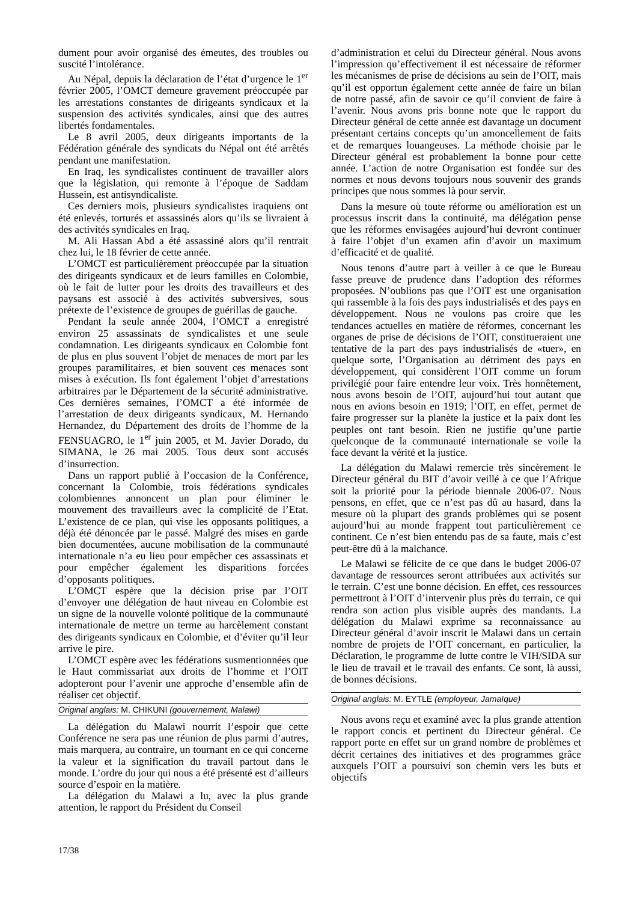dument pour avoir organisé des émeutes, des troubles ou suscité l’intolérance.
Au Népal, depuis la déclaration de l’état d’urgence le 1<sup>er</sup> février 2005, l’OMCT demeure gravement préoccupée par les arrestations constantes de dirigeants syndicaux et la suspension des activités syndicales, ainsi que des autres libertés fondamentales.
Le 8 avril 2005, deux dirigeants importants de la Fédération générale des syndicats du Népal ont été arrêtés pendant une manifestation.
En Iraq, les syndicalistes continuent de travailler alors que la législation, qui remonte à l’époque de Saddam Hussein, est antisyndicaliste.
Ces derniers mois, plusieurs syndicalistes iraquiens ont été enlevés, torturés et assassinés alors qu’ils se livraient à des activités syndicales en Iraq.
M. Ali Hassan Abd a été assassiné alors qu’il rentrait chez lui, le 18 février de cette année.
L’OMCT est particulièrement préoccupée par la situation des dirigeants syndicaux et de leurs familles en Colombie, où le fait de lutter pour les droits des travailleurs et des paysans est associé à des activités subversives, sous prétexte de l’existence de groupes de guérillas de gauche.
Pendant la seule année 2004, l’OMCT a enregistré environ 25 assassinats de syndicalistes et une seule condamnation. Les dirigeants syndicaux en Colombie font de plus en plus souvent l’objet de menaces de mort par les groupes paramilitaires, et bien souvent ces menaces sont mises à exécution. Ils font également l’objet d’arrestations arbitraires par le Département de la sécurité administrative. Ces dernières semaines, l’OMCT a été informée de l’arrestation de deux dirigeants syndicaux, M. Hernando Hernandez, du Département des droits de l’homme de la FENSUAGRO, le 1<sup>er</sup> juin 2005, et M. Javier Dorado, du SIMANA, le 26 mai 2005. Tous deux sont accusés d’insurrection.
Dans un rapport publié à l’occasion de la Conférence, concernant la Colombie, trois fédérations syndicales colombiennes annoncent un plan pour éliminer le mouvement des travailleurs avec la complicité de l’Etat. L’existence de ce plan, qui vise les opposants politiques, a déjà été dénoncée par le passé. Malgré des mises en garde bien documentées, aucune mobilisation de la communauté internationale n’a eu lieu pour empêcher ces assassinats et pour empêcher également les disparitions forcées d’opposants politiques.
L’OMCT espère que la décision prise par l’OIT d’envoyer une délégation de haut niveau en Colombie est un signe de la nouvelle volonté politique de la communauté internationale de mettre un terme au harcèlement constant des dirigeants syndicaux en Colombie, et d’éviter qu’il leur arrive le pire.
L’OMCT espère avec les fédérations susmentionnées que le Haut commissariat aux droits de l’homme et l’OIT adopteront pour l’avenir une approche d’ensemble afin de réaliser cet objectif.
Original anglais: M. CHIKUNI (gouvernement, Malawi)
La délégation du Malawi nourrit l’espoir que cette Conférence ne sera pas une réunion de plus parmi d’autres, mais marquera, au contraire, un tournant en ce qui concerne la valeur et la signification du travail partout dans le monde. L’ordre du jour qui nous a été présenté est d’ailleurs source d’espoir en la matière.
La délégation du Malawi a lu, avec la plus grande attention, le rapport du Président du Conseil
d’administration et celui du Directeur général. Nous avons l’impression qu’effectivement il est nécessaire de réformer les mécanismes de prise de décisions au sein de l’OIT, mais qu’il est opportun également cette année de faire un bilan de notre passé, afin de savoir ce qu’il convient de faire à l’avenir. Nous avons pris bonne note que le rapport du Directeur général de cette année est davantage un document présentant certains concepts qu’un amoncellement de faits et de remarques louangeuses. La méthode choisie par le Directeur général est probablement la bonne pour cette année. L’action de notre Organisation est fondée sur des normes et nous devons toujours nous souvenir des grands principes que nous sommes là pour servir.
Dans la mesure où toute réforme ou amélioration est un processus inscrit dans la continuité, ma délégation pense que les réformes envisagées aujourd’hui devront continuer à faire l’objet d’un examen afin d’avoir un maximum d’efficacité et de qualité.
Nous tenons d’autre part à veiller à ce que le Bureau fasse preuve de prudence dans l’adoption des réformes proposées. N’oublions pas que l’OIT est une organisation qui rassemble à la fois des pays industrialisés et des pays en développement. Nous ne voulons pas croire que les tendances actuelles en matière de réformes, concernant les organes de prise de décisions de l’OIT, constitueraient une tentative de la part des pays industrialisés de «tuer», en quelque sorte, l’Organisation au détriment des pays en développement, qui considèrent l’OIT comme un forum privilégié pour faire entendre leur voix. Très honnêtement, nous avons besoin de l’OIT, aujourd’hui tout autant que nous en avions besoin en 1919; l’OIT, en effet, permet de faire progresser sur la planète la justice et la paix dont les peuples ont tant besoin. Rien ne justifie qu’une partie quelconque de la communauté internationale se voile la face devant la vérité et la justice.
La délégation du Malawi remercie très sincèrement le Directeur général du BIT d’avoir veillé à ce que l’Afrique soit la priorité pour la période biennale 2006-07. Nous pensons, en effet, que ce n’est pas dû au hasard, dans la mesure où la plupart des grands problèmes qui se posent aujourd’hui au monde frappent tout particulièrement ce continent. Ce n’est bien entendu pas de sa faute, mais c’est peut-être dû à la malchance.
Le Malawi se félicite de ce que dans le budget 2006-07 davantage de ressources seront attribuées aux activités sur le terrain. C’est une bonne décision. En effet, ces ressources permettront à l’OIT d’intervenir plus près du terrain, ce qui rendra son action plus visible auprès des mandants. La délégation du Malawi exprime sa reconnaissance au Directeur général d’avoir inscrit le Malawi dans un certain nombre de projets de l’OIT concernant, en particulier, la Déclaration, le programme de lutte contre le VIH/SIDA sur le lieu de travail et le travail des enfants. Ce sont, là aussi, de bonnes décisions.
Original anglais: M. EYTLE (employeur, Jamaïque)
Nous avons reçu et examiné avec la plus grande attention le rapport concis et pertinent du Directeur général. Ce rapport porte en effet sur un grand nombre de problèmes et décrit certaines des initiatives et des programmes grâce auxquels l’OIT a poursuivi son chemin vers les buts et objectifs
17/38